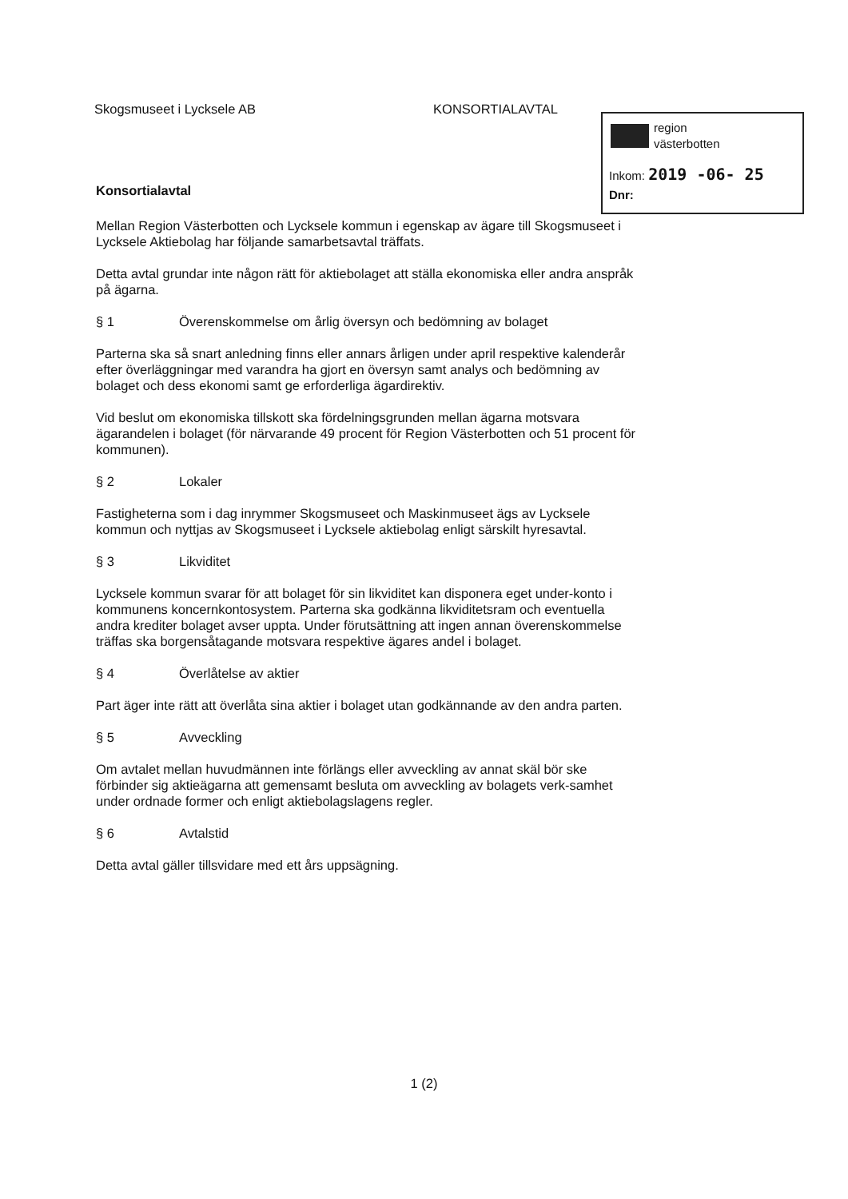Skogsmuseet i Lycksele AB KONSORTIALAVTAL
region
västerbotten
Inkom: 2019 -06- 25
Dnr:
Konsortialavtal
Mellan Region Västerbotten och Lycksele kommun i egenskap av ägare till Skogsmuseet i Lycksele Aktiebolag har följande samarbetsavtal träffats.
Detta avtal grundar inte någon rätt för aktiebolaget att ställa ekonomiska eller andra anspråk på ägarna.
§ 1 Överenskommelse om årlig översyn och bedömning av bolaget
Parterna ska så snart anledning finns eller annars årligen under april respektive kalenderår efter överläggningar med varandra ha gjort en översyn samt analys och bedömning av bolaget och dess ekonomi samt ge erforderliga ägardirektiv.
Vid beslut om ekonomiska tillskott ska fördelningsgrunden mellan ägarna motsvara ägarandelen i bolaget (för närvarande 49 procent för Region Västerbotten och 51 procent för kommunen).
§ 2 Lokaler
Fastigheterna som i dag inrymmer Skogsmuseet och Maskinmuseet ägs av Lycksele kommun och nyttjas av Skogsmuseet i Lycksele aktiebolag enligt särskilt hyresavtal.
§ 3 Likviditet
Lycksele kommun svarar för att bolaget för sin likviditet kan disponera eget under-konto i kommunens koncernkontosystem. Parterna ska godkänna likviditetsram och eventuella andra krediter bolaget avser uppta. Under förutsättning att ingen annan överenskommelse träffas ska borgensåtagande motsvara respektive ägares andel i bolaget.
§ 4 Överlåtelse av aktier
Part äger inte rätt att överlåta sina aktier i bolaget utan godkännande av den andra parten.
§ 5 Avveckling
Om avtalet mellan huvudmännen inte förlängs eller avveckling av annat skäl bör ske förbinder sig aktieägarna att gemensamt besluta om avveckling av bolagets verk-samhet under ordnade former och enligt aktiebolagslagens regler.
§ 6 Avtalstid
Detta avtal gäller tillsvidare med ett års uppsägning.
1 (2)